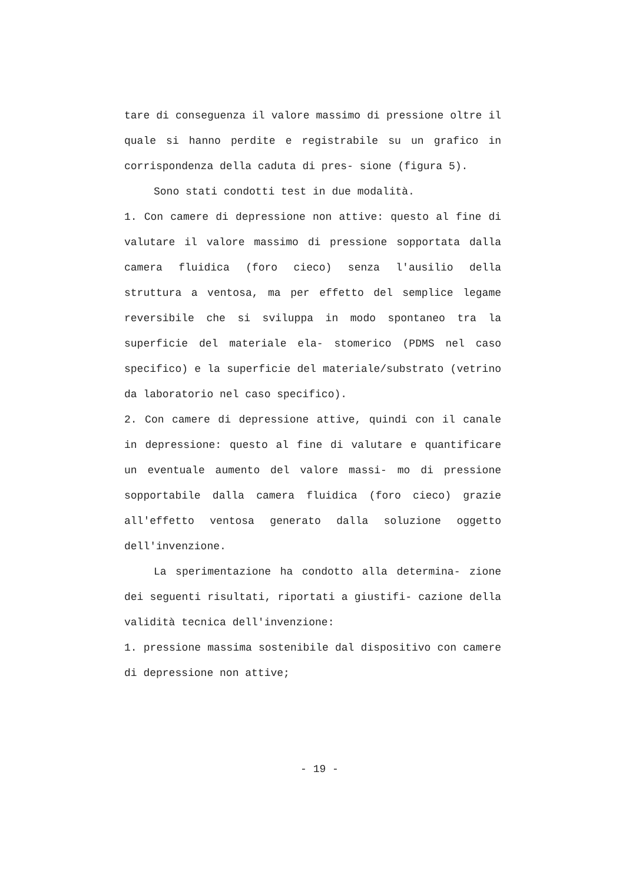tare di conseguenza il valore massimo di pressione oltre il quale si hanno perdite e registrabile su un grafico in corrispondenza della caduta di pres- sione (figura 5).
Sono stati condotti test in due modalità.
1. Con camere di depressione non attive: questo al fine di valutare il valore massimo di pressione sopportata dalla camera fluidica (foro cieco) senza l'ausilio della struttura a ventosa, ma per effetto del semplice legame reversibile che si sviluppa in modo spontaneo tra la superficie del materiale ela- stomerico (PDMS nel caso specifico) e la superficie del materiale/substrato (vetrino da laboratorio nel caso specifico).
2. Con camere di depressione attive, quindi con il canale in depressione: questo al fine di valutare e quantificare un eventuale aumento del valore massi- mo di pressione sopportabile dalla camera fluidica (foro cieco) grazie all'effetto ventosa generato dalla soluzione oggetto dell'invenzione.
La sperimentazione ha condotto alla determina- zione dei seguenti risultati, riportati a giustifi- cazione della validità tecnica dell'invenzione:
1. pressione massima sostenibile dal dispositivo con camere di depressione non attive;
- 19 -